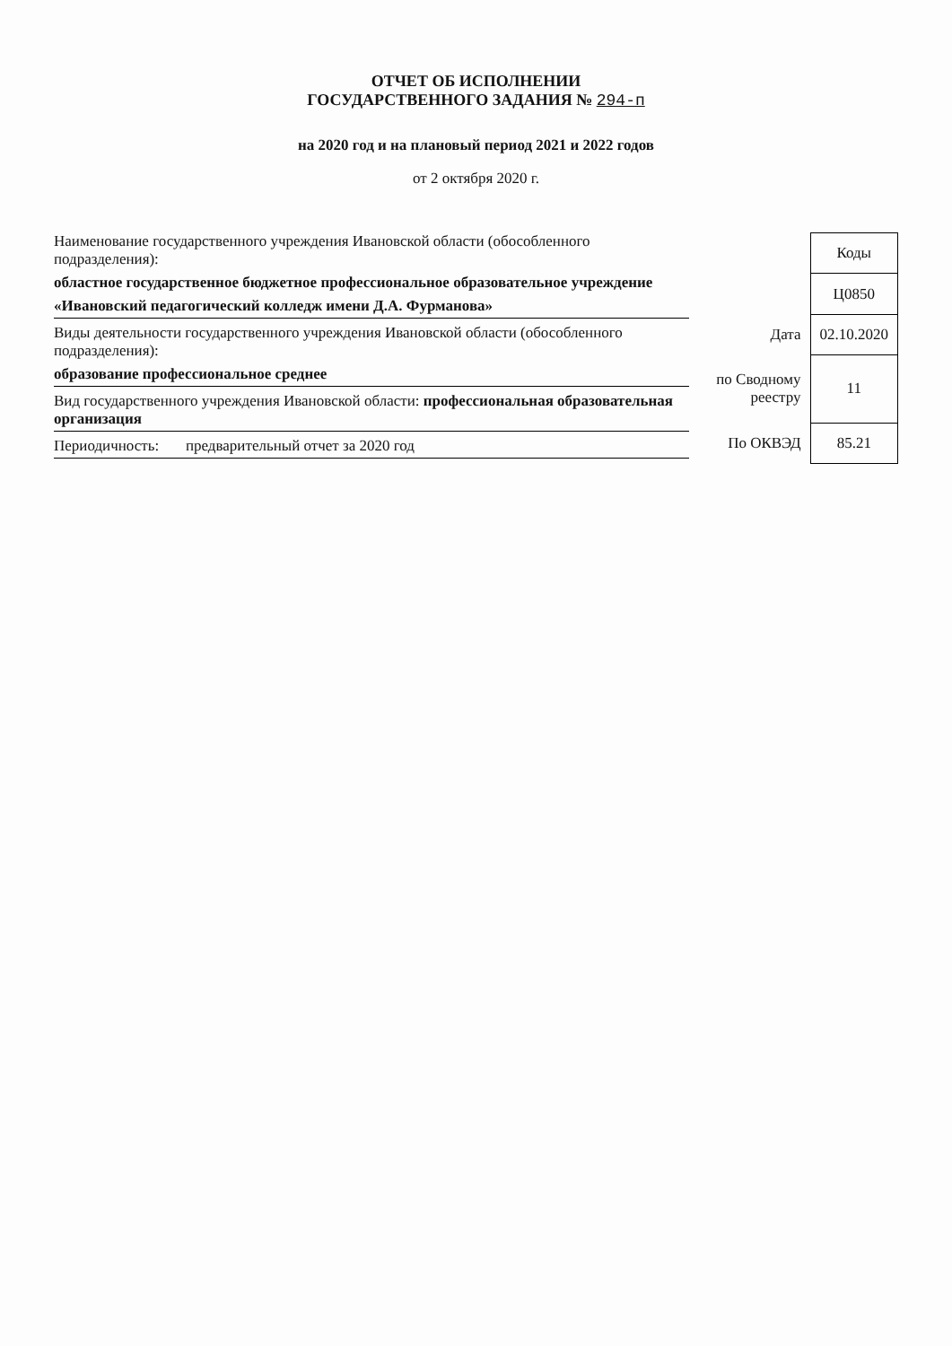ОТЧЕТ ОБ ИСПОЛНЕНИИ
ГОСУДАРСТВЕННОГО ЗАДАНИЯ № 294-п
на 2020 год и на плановый период 2021 и 2022 годов
от 2 октября 2020 г.
Наименование государственного учреждения Ивановской области (обособленного подразделения):
областное государственное бюджетное профессиональное образовательное учреждение
«Ивановский педагогический колледж имени Д.А. Фурманова»
Виды деятельности государственного учреждения Ивановской области (обособленного подразделения):
образование профессиональное среднее
Вид государственного учреждения Ивановской области: профессиональная образовательная организация
Периодичность: предварительный отчет за 2020 год
| | Коды |
| | Ц0850 |
| Дата | 02.10.2020 |
| по Сводному реестру | 11 |
| По ОКВЭД | 85.21 |